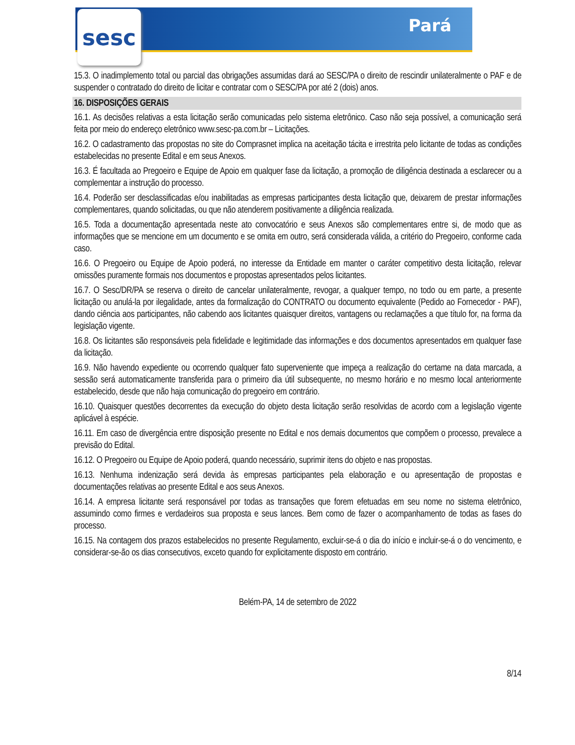sesc Pará
15.3. O inadimplemento total ou parcial das obrigações assumidas dará ao SESC/PA o direito de rescindir unilateralmente o PAF e de suspender o contratado do direito de licitar e contratar com o SESC/PA por até 2 (dois) anos.
16. DISPOSIÇÕES GERAIS
16.1. As decisões relativas a esta licitação serão comunicadas pelo sistema eletrônico. Caso não seja possível, a comunicação será feita por meio do endereço eletrônico www.sesc-pa.com.br – Licitações.
16.2. O cadastramento das propostas no site do Comprasnet implica na aceitação tácita e irrestrita pelo licitante de todas as condições estabelecidas no presente Edital e em seus Anexos.
16.3. É facultada ao Pregoeiro e Equipe de Apoio em qualquer fase da licitação, a promoção de diligência destinada a esclarecer ou a complementar a instrução do processo.
16.4. Poderão ser desclassificadas e/ou inabilitadas as empresas participantes desta licitação que, deixarem de prestar informações complementares, quando solicitadas, ou que não atenderem positivamente a diligência realizada.
16.5. Toda a documentação apresentada neste ato convocatório e seus Anexos são complementares entre si, de modo que as informações que se mencione em um documento e se omita em outro, será considerada válida, a critério do Pregoeiro, conforme cada caso.
16.6. O Pregoeiro ou Equipe de Apoio poderá, no interesse da Entidade em manter o caráter competitivo desta licitação, relevar omissões puramente formais nos documentos e propostas apresentados pelos licitantes.
16.7. O Sesc/DR/PA se reserva o direito de cancelar unilateralmente, revogar, a qualquer tempo, no todo ou em parte, a presente licitação ou anulá-la por ilegalidade, antes da formalização do CONTRATO ou documento equivalente (Pedido ao Fornecedor - PAF), dando ciência aos participantes, não cabendo aos licitantes quaisquer direitos, vantagens ou reclamações a que título for, na forma da legislação vigente.
16.8. Os licitantes são responsáveis pela fidelidade e legitimidade das informações e dos documentos apresentados em qualquer fase da licitação.
16.9. Não havendo expediente ou ocorrendo qualquer fato superveniente que impeça a realização do certame na data marcada, a sessão será automaticamente transferida para o primeiro dia útil subsequente, no mesmo horário e no mesmo local anteriormente estabelecido, desde que não haja comunicação do pregoeiro em contrário.
16.10. Quaisquer questões decorrentes da execução do objeto desta licitação serão resolvidas de acordo com a legislação vigente aplicável à espécie.
16.11. Em caso de divergência entre disposição presente no Edital e nos demais documentos que compõem o processo, prevalece a previsão do Edital.
16.12. O Pregoeiro ou Equipe de Apoio poderá, quando necessário, suprimir itens do objeto e nas propostas.
16.13. Nenhuma indenização será devida às empresas participantes pela elaboração e ou apresentação de propostas e documentações relativas ao presente Edital e aos seus Anexos.
16.14. A empresa licitante será responsável por todas as transações que forem efetuadas em seu nome no sistema eletrônico, assumindo como firmes e verdadeiros sua proposta e seus lances. Bem como de fazer o acompanhamento de todas as fases do processo.
16.15. Na contagem dos prazos estabelecidos no presente Regulamento, excluir-se-á o dia do início e incluir-se-á o do vencimento, e considerar-se-ão os dias consecutivos, exceto quando for explicitamente disposto em contrário.
Belém-PA, 14 de setembro de 2022
8/14